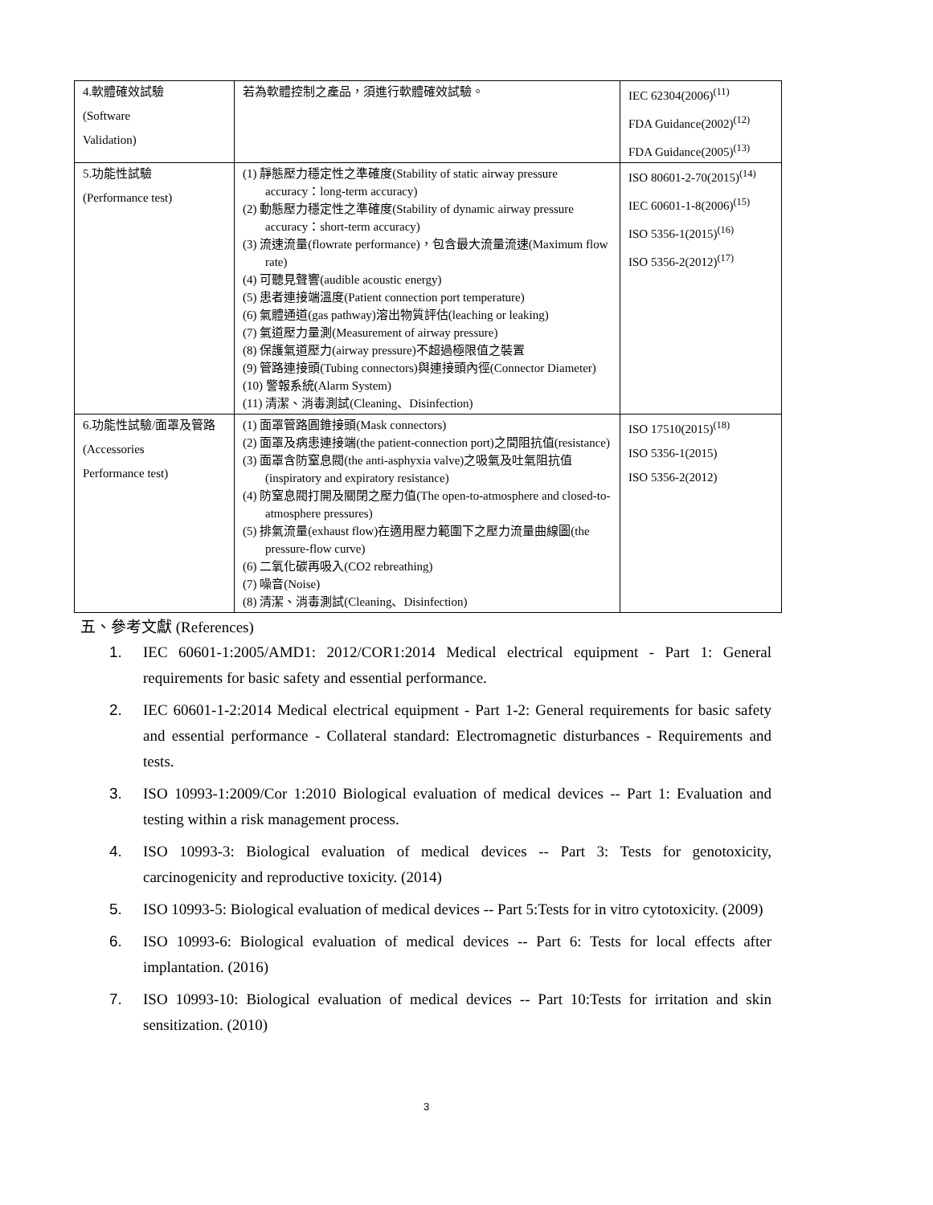| 4.軟體確效試驗 (Software Validation) | 若為軟體控制之產品，須進行軟體確效試驗。 | IEC 62304(2006)<sup>(11)</sup> FDA Guidance(2002)<sup>(12)</sup> FDA Guidance(2005)<sup>(13)</sup> |
| 5.功能性試驗 (Performance test) | (1) 靜態壓力穩定性之準確度(Stability of static airway pressure accuracy：long-term accuracy) (2) 動態壓力穩定性之準確度(Stability of dynamic airway pressure accuracy：short-term accuracy) (3) 流速流量(flowrate performance)，包含最大流量流速(Maximum flow rate) (4) 可聽見聲響(audible acoustic energy) (5) 患者連接端溫度(Patient connection port temperature) (6) 氣體通道(gas pathway)溶出物質評估(leaching or leaking) (7) 氣道壓力量測(Measurement of airway pressure) (8) 保護氣道壓力(airway pressure)不超過極限值之裝置 (9) 管路連接頭(Tubing connectors)與連接頭內徑(Connector Diameter) (10) 警報系統(Alarm System) (11) 清潔、消毒測試(Cleaning、Disinfection) | ISO 80601-2-70(2015)<sup>(14)</sup> IEC 60601-1-8(2006)<sup>(15)</sup> ISO 5356-1(2015)<sup>(16)</sup> ISO 5356-2(2012)<sup>(17)</sup> |
| 6.功能性試驗/面罩及管路 (Accessories Performance test) | (1) 面罩管路圓錐接頭(Mask connectors) (2) 面罩及病患連接端(the patient-connection port)之間阻抗值(resistance) (3) 面罩含防窒息閥(the anti-asphyxia valve)之吸氣及吐氣阻抗值(inspiratory and expiratory resistance) (4) 防窒息閥打開及關閉之壓力值(The open-to-atmosphere and closed-to-atmosphere pressures) (5) 排氣流量(exhaust flow)在適用壓力範圍下之壓力流量曲線圖(the pressure-flow curve) (6) 二氧化碳再吸入(CO2 rebreathing) (7) 噪音(Noise) (8) 清潔、消毒測試(Cleaning、Disinfection) | ISO 17510(2015)<sup>(18)</sup> ISO 5356-1(2015) ISO 5356-2(2012) |
五、參考文獻 (References)
1. IEC 60601-1:2005/AMD1: 2012/COR1:2014 Medical electrical equipment - Part 1: General requirements for basic safety and essential performance.
2. IEC 60601-1-2:2014 Medical electrical equipment - Part 1-2: General requirements for basic safety and essential performance - Collateral standard: Electromagnetic disturbances - Requirements and tests.
3. ISO 10993-1:2009/Cor 1:2010 Biological evaluation of medical devices -- Part 1: Evaluation and testing within a risk management process.
4. ISO 10993-3: Biological evaluation of medical devices -- Part 3: Tests for genotoxicity, carcinogenicity and reproductive toxicity. (2014)
5. ISO 10993-5: Biological evaluation of medical devices -- Part 5:Tests for in vitro cytotoxicity. (2009)
6. ISO 10993-6: Biological evaluation of medical devices -- Part 6: Tests for local effects after implantation. (2016)
7. ISO 10993-10: Biological evaluation of medical devices -- Part 10:Tests for irritation and skin sensitization. (2010)
3